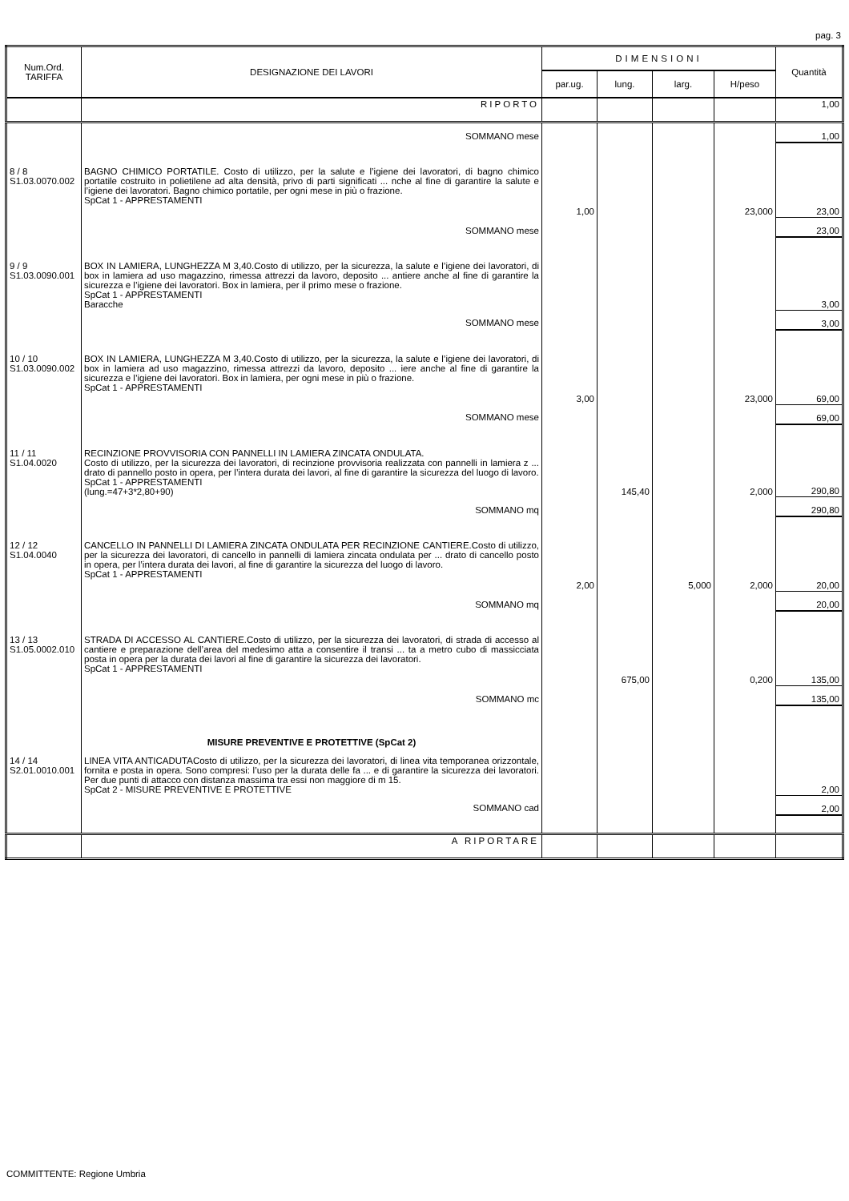pag. 3
| Num.Ord. TARIFFA | DESIGNAZIONE DEI LAVORI | DIMENSIONI | | | | Quantità |
| --- | --- | --- | --- | --- | --- | --- |
| | | par.ug. | lung. | larg. | H/peso | |
| | RIPORTO | | | | | 1,00 |
| | SOMMANO mese | | | | | 1,00 |
| 8 / 8 S1.03.0070.002 | BAGNO CHIMICO PORTATILE. Costo di utilizzo, per la salute e l’igiene dei lavoratori, di bagno chimico portatile costruito in polietilene ad alta densità, privo di parti significati ... nche al fine di garantire la salute e l’igiene dei lavoratori. Bagno chimico portatile, per ogni mese in più o frazione. SpCat 1 - APPRESTAMENTI | | | | | |
| | | 1,00 | | | 23,000 | 23,00 |
| | SOMMANO mese | | | | | 23,00 |
| 9 / 9 S1.03.0090.001 | BOX IN LAMIERA, LUNGHEZZA M 3,40.Costo di utilizzo, per la sicurezza, la salute e l’igiene dei lavoratori, di box in lamiera ad uso magazzino, rimessa attrezzi da lavoro, deposito ... antiere anche al fine di garantire la sicurezza e l’igiene dei lavoratori. Box in lamiera, per il primo mese o frazione. SpCat 1 - APPRESTAMENTI Baracche | | | | | 3,00 |
| | SOMMANO mese | | | | | 3,00 |
| 10 / 10 S1.03.0090.002 | BOX IN LAMIERA, LUNGHEZZA M 3,40.Costo di utilizzo, per la sicurezza, la salute e l’igiene dei lavoratori, di box in lamiera ad uso magazzino, rimessa attrezzi da lavoro, deposito ... iere anche al fine di garantire la sicurezza e l’igiene dei lavoratori. Box in lamiera, per ogni mese in più o frazione. SpCat 1 - APPRESTAMENTI | | | | | |
| | | 3,00 | | | 23,000 | 69,00 |
| | SOMMANO mese | | | | | 69,00 |
| 11 / 11 S1.04.0020 | RECINZIONE PROVVISORIA CON PANNELLI IN LAMIERA ZINCATA ONDULATA. Costo di utilizzo, per la sicurezza dei lavoratori, di recinzione provvisoria realizzata con pannelli in lamiera z ... drato di pannello posto in opera, per l’intera durata dei lavori, al fine di garantire la sicurezza del luogo di lavoro. SpCat 1 - APPRESTAMENTI (lung.=47+3*2,80+90) | | 145,40 | | 2,000 | 290,80 |
| | SOMMANO mq | | | | | 290,80 |
| 12 / 12 S1.04.0040 | CANCELLO IN PANNELLI DI LAMIERA ZINCATA ONDULATA PER RECINZIONE CANTIERE.Costo di utilizzo, per la sicurezza dei lavoratori, di cancello in pannelli di lamiera zincata ondulata per ... drato di cancello posto in opera, per l’intera durata dei lavori, al fine di garantire la sicurezza del luogo di lavoro. SpCat 1 - APPRESTAMENTI | | | | | |
| | | 2,00 | | 5,000 | 2,000 | 20,00 |
| | SOMMANO mq | | | | | 20,00 |
| 13 / 13 S1.05.0002.010 | STRADA DI ACCESSO AL CANTIERE.Costo di utilizzo, per la sicurezza dei lavoratori, di strada di accesso al cantiere e preparazione dell’area del medesimo atta a consentire il transi ... ta a metro cubo di massicciata posta in opera per la durata dei lavori al fine di garantire la sicurezza dei lavoratori. SpCat 1 - APPRESTAMENTI | | | | | |
| | | | 675,00 | | 0,200 | 135,00 |
| | SOMMANO mc | | | | | 135,00 |
| | MISURE PREVENTIVE E PROTETTIVE (SpCat 2) | | | | | |
| 14 / 14 S2.01.0010.001 | LINEA VITA ANTICADUTACosto di utilizzo, per la sicurezza dei lavoratori, di linea vita temporanea orizzontale, fornita e posta in opera. Sono compresi: l’uso per la durata delle fa ... e di garantire la sicurezza dei lavoratori. Per due punti di attacco con distanza massima tra essi non maggiore di m 15. SpCat 2 - MISURE PREVENTIVE E PROTETTIVE | | | | | 2,00 |
| | SOMMANO cad | | | | | 2,00 |
| | A RIPORTARE | | | | | |
COMMITTENTE: Regione Umbria